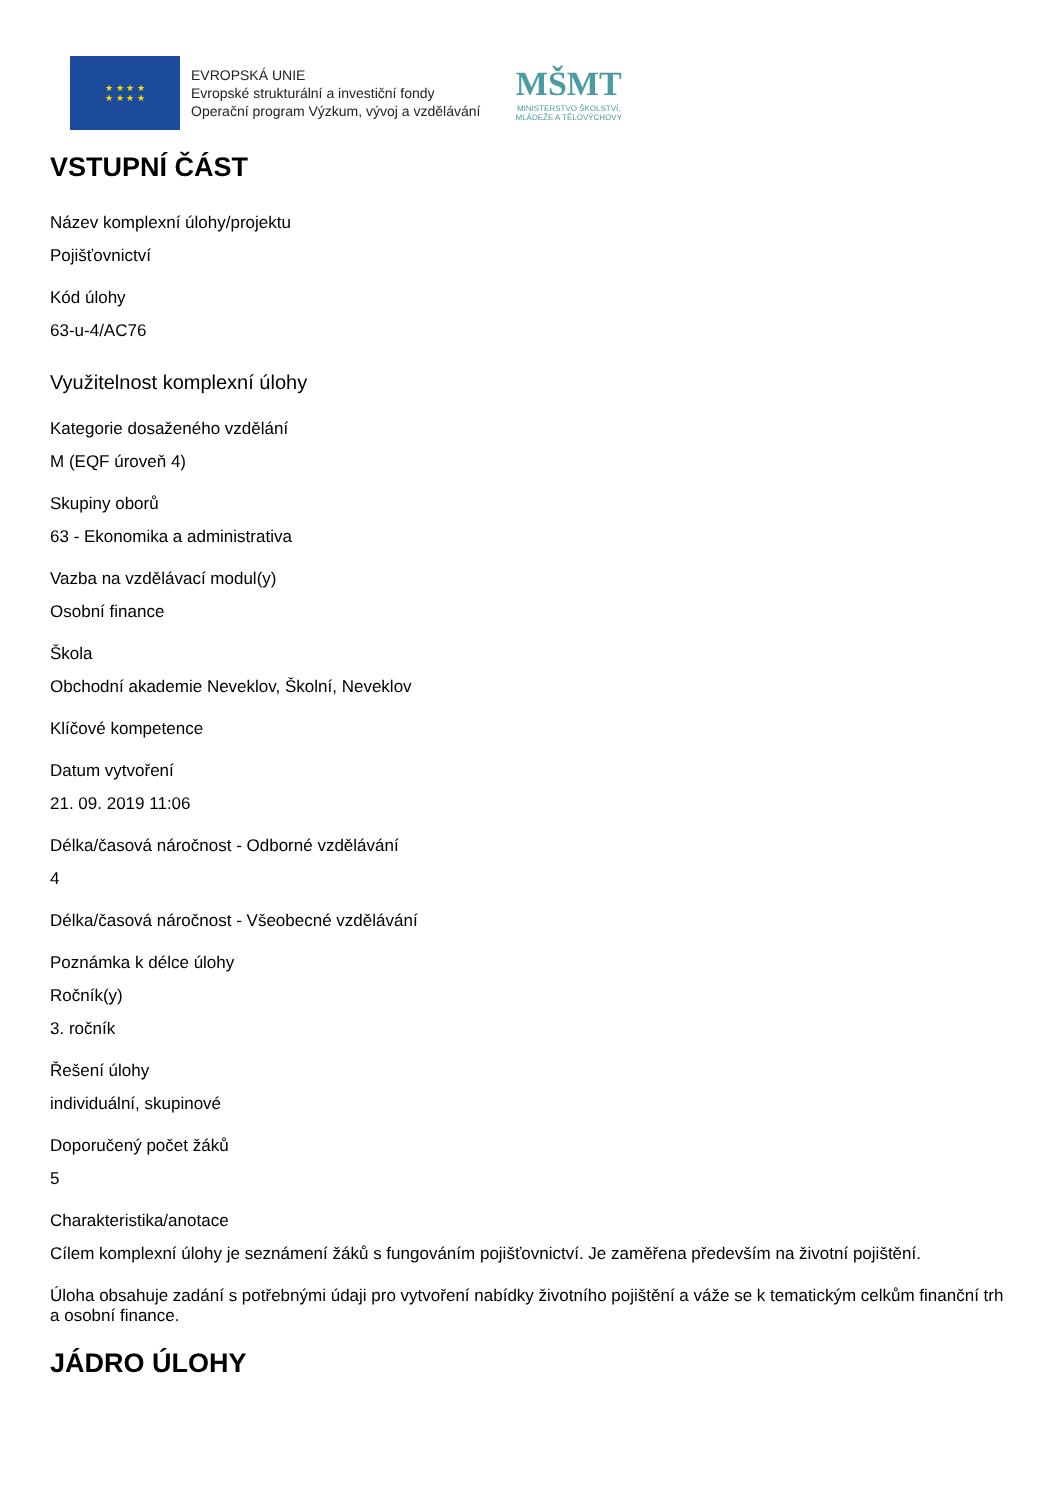★ ★ ★ ★
★ ★ ★ ★
EVROPSKÁ UNIE
Evropské strukturální a investiční fondy
Operační program Výzkum, vývoj a vzdělávání
MŠMT
MINISTERSTVO ŠKOLSTVÍ,
MLÁDEŽE A TĚLOVÝCHOVY
VSTUPNÍ ČÁST
Název komplexní úlohy/projektu
Pojišťovnictví
Kód úlohy
63-u-4/AC76
Využitelnost komplexní úlohy
Kategorie dosaženého vzdělání
M (EQF úroveň 4)
Skupiny oborů
63 - Ekonomika a administrativa
Vazba na vzdělávací modul(y)
Osobní finance
Škola
Obchodní akademie Neveklov, Školní, Neveklov
Klíčové kompetence
Datum vytvoření
21. 09. 2019 11:06
Délka/časová náročnost - Odborné vzdělávání
4
Délka/časová náročnost - Všeobecné vzdělávání
Poznámka k délce úlohy
Ročník(y)
3. ročník
Řešení úlohy
individuální, skupinové
Doporučený počet žáků
5
Charakteristika/anotace
Cílem komplexní úlohy je seznámení žáků s fungováním pojišťovnictví. Je zaměřena především na životní pojištění.
Úloha obsahuje zadání s potřebnými údaji pro vytvoření nabídky životního pojištění a váže se k tematickým celkům finanční trh a osobní finance.
JÁDRO ÚLOHY